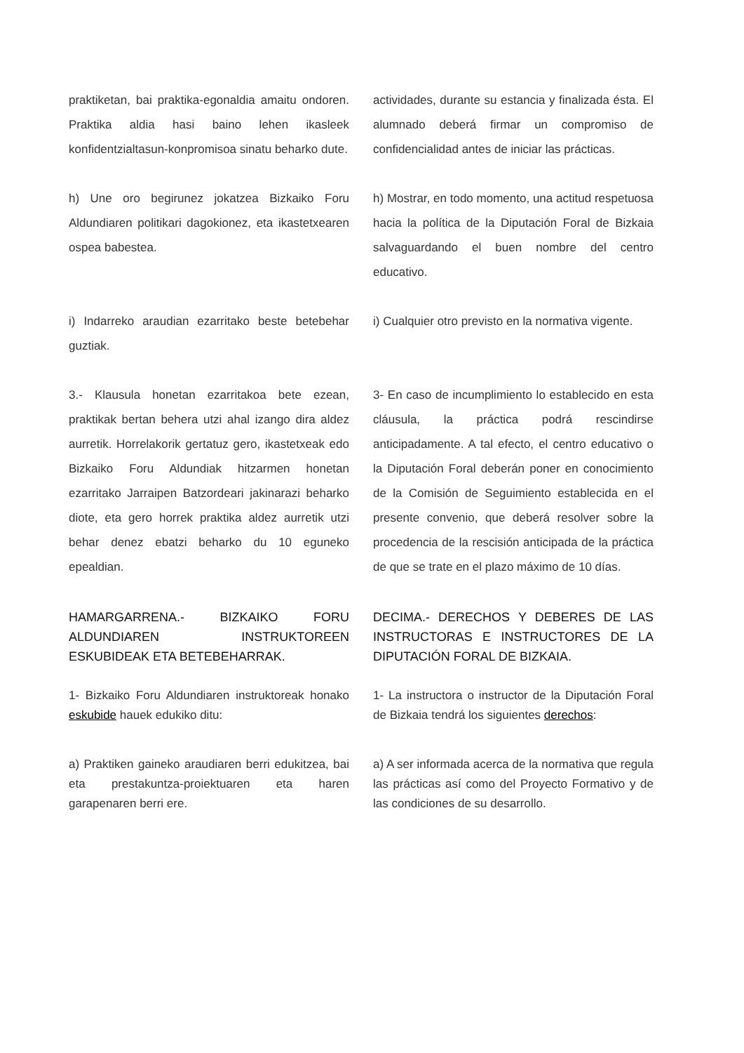praktiketan, bai praktika-egonaldia amaitu ondoren. Praktika aldia hasi baino lehen ikasleek konfidentzialtasun-konpromisoa sinatu beharko dute.
actividades, durante su estancia y finalizada ésta. El alumnado deberá firmar un compromiso de confidencialidad antes de iniciar las prácticas.
h) Une oro begirunez jokatzea Bizkaiko Foru Aldundiaren politikari dagokionez, eta ikastetxearen ospea babestea.
h) Mostrar, en todo momento, una actitud respetuosa hacia la política de la Diputación Foral de Bizkaia salvaguardando el buen nombre del centro educativo.
i) Indarreko araudian ezarritako beste betebehar guztiak.
i) Cualquier otro previsto en la normativa vigente.
3.- Klausula honetan ezarritakoa bete ezean, praktikak bertan behera utzi ahal izango dira aldez aurretik. Horrelakorik gertatuz gero, ikastetxeak edo Bizkaiko Foru Aldundiak hitzarmen honetan ezarritako Jarraipen Batzordeari jakinarazi beharko diote, eta gero horrek praktika aldez aurretik utzi behar denez ebatzi beharko du 10 eguneko epealdian.
3- En caso de incumplimiento lo establecido en esta cláusula, la práctica podrá rescindirse anticipadamente. A tal efecto, el centro educativo o la Diputación Foral deberán poner en conocimiento de la Comisión de Seguimiento establecida en el presente convenio, que deberá resolver sobre la procedencia de la rescisión anticipada de la práctica de que se trate en el plazo máximo de 10 días.
HAMARGARRENA.- BIZKAIKO FORU ALDUNDIAREN INSTRUKTOREEN ESKUBIDEAK ETA BETEBEHARRAK.
DECIMA.- DERECHOS Y DEBERES DE LAS INSTRUCTORAS E INSTRUCTORES DE LA DIPUTACIÓN FORAL DE BIZKAIA.
1- Bizkaiko Foru Aldundiaren instruktoreak honako eskubide hauek edukiko ditu:
1- La instructora o instructor de la Diputación Foral de Bizkaia tendrá los siguientes derechos:
a) Praktiken gaineko araudiaren berri edukitzea, bai eta prestakuntza-proiektuaren eta haren garapenaren berri ere.
a) A ser informada acerca de la normativa que regula las prácticas así como del Proyecto Formativo y de las condiciones de su desarrollo.